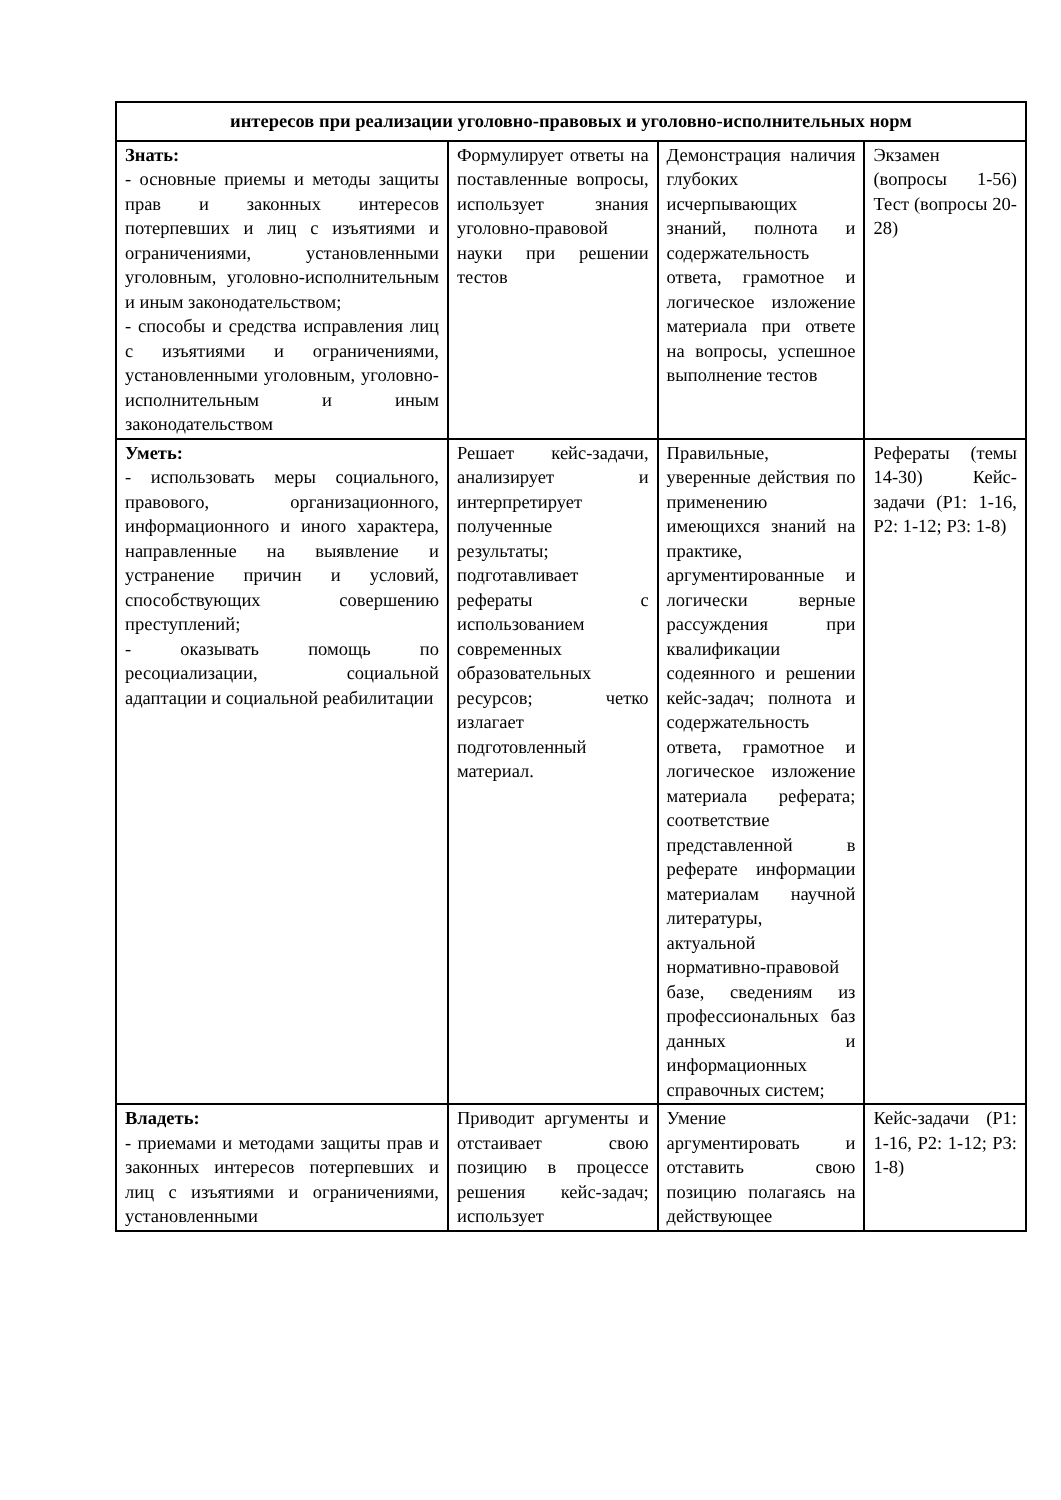| интересов при реализации уголовно-правовых и уголовно-исполнительных норм | | | |
| Знать: - основные приемы и методы защиты прав и законных интересов потерпевших и лиц с изъятиями и ограничениями, установленными уголовным, уголовно-исполнительным и иным законодательством; - способы и средства исправления лиц с изъятиями и ограничениями, установленными уголовным, уголовно-исполнительным и иным законодательством | Формулирует ответы на поставленные вопросы, использует знания уголовно-правовой науки при решении тестов | Демонстрация наличия глубоких исчерпывающих знаний, полнота и содержательность ответа, грамотное и логическое изложение материала при ответе на вопросы, успешное выполнение тестов | Экзамен (вопросы 1-56) Тест (вопросы 20-28) |
| Уметь: - использовать меры социального, правового, организационного, информационного и иного характера, направленные на выявление и устранение причин и условий, способствующих совершению преступлений; - оказывать помощь по ресоциализации, социальной адаптации и социальной реабилитации | Решает кейс-задачи, анализирует и интерпретирует полученные результаты; подготавливает рефераты с использованием современных образовательных ресурсов; четко излагает подготовленный материал. | Правильные, уверенные действия по применению имеющихся знаний на практике, аргументированные и логически верные рассуждения при квалификации содеянного и решении кейс-задач; полнота и содержательность ответа, грамотное и логическое изложение материала реферата; соответствие представленной в реферате информации материалам научной литературы, актуальной нормативно-правовой базе, сведениям из профессиональных баз данных и информационных справочных систем; | Рефераты (темы 14-30) Кейс-задачи (P1: 1-16, P2: 1-12; P3: 1-8) |
| Владеть: - приемами и методами защиты прав и законных интересов потерпевших и лиц с изъятиями и ограничениями, установленными | Приводит аргументы и отстаивает свою позицию в процессе решения кейс-задач; использует | Умение аргументировать и отставить свою позицию полагаясь на действующее | Кейс-задачи (P1: 1-16, P2: 1-12; P3: 1-8) |